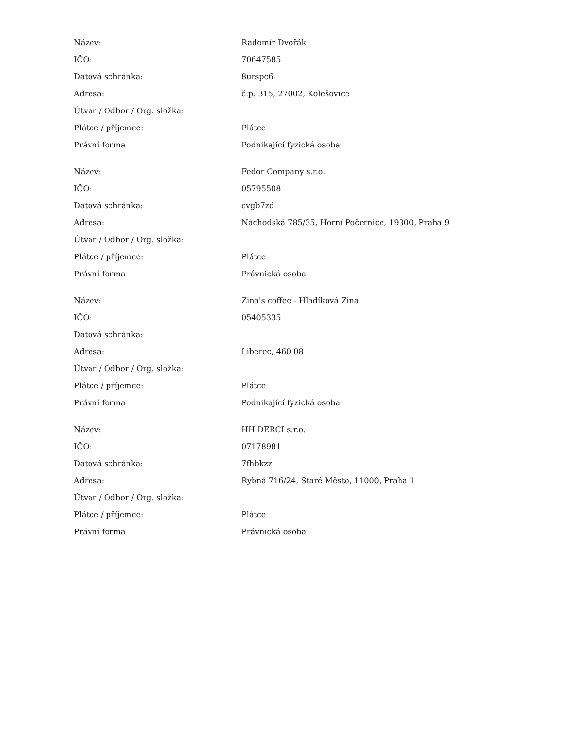| Název: | Radomír Dvořák |
| IČO: | 70647585 |
| Datová schránka: | 8urspc6 |
| Adresa: | č.p. 315, 27002, Kolešovice |
| Útvar / Odbor / Org. složka: | |
| Plátce / příjemce: | Plátce |
| Právní forma | Podnikající fyzická osoba |
| Název: | Fedor Company s.r.o. |
| IČO: | 05795508 |
| Datová schránka: | cvgb7zd |
| Adresa: | Náchodská 785/35, Horní Počernice, 19300, Praha 9 |
| Útvar / Odbor / Org. složka: | |
| Plátce / příjemce: | Plátce |
| Právní forma | Právnická osoba |
| Název: | Zina's coffee - Hladíková Zina |
| IČO: | 05405335 |
| Datová schránka: | |
| Adresa: | Liberec, 460 08 |
| Útvar / Odbor / Org. složka: | |
| Plátce / příjemce: | Plátce |
| Právní forma | Podnikající fyzická osoba |
| Název: | HH DERCI s.r.o. |
| IČO: | 07178981 |
| Datová schránka: | 7fhbkzz |
| Adresa: | Rybná 716/24, Staré Město, 11000, Praha 1 |
| Útvar / Odbor / Org. složka: | |
| Plátce / příjemce: | Plátce |
| Právní forma | Právnická osoba |